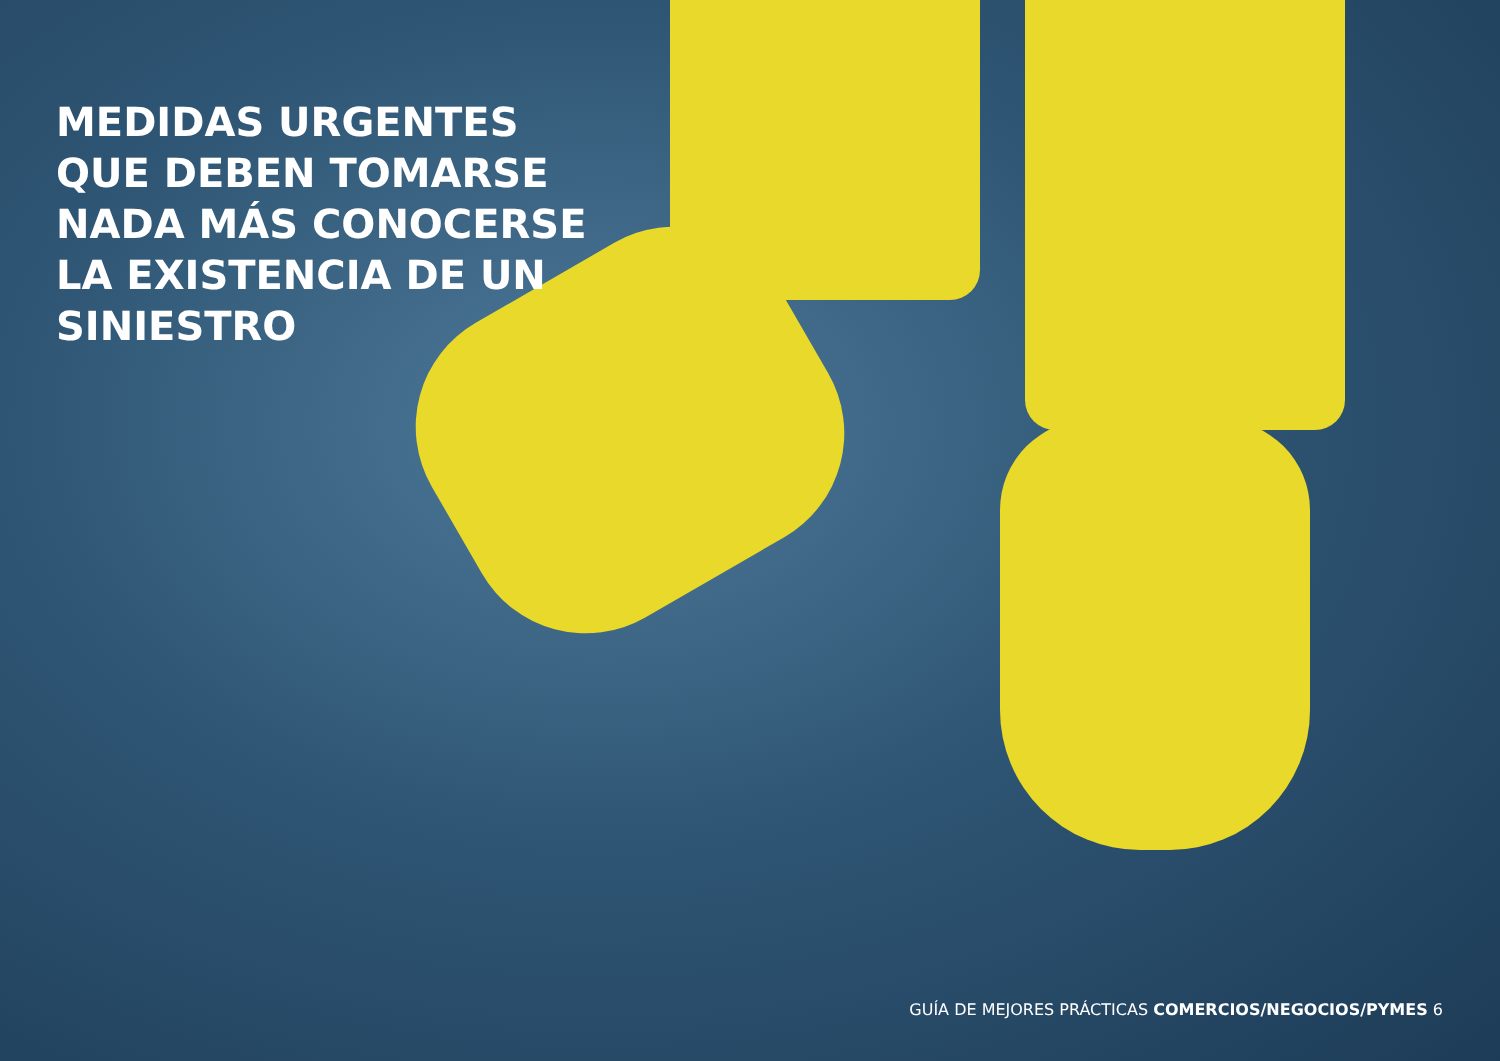MEDIDAS URGENTES QUE DEBEN TOMARSE NADA MÁS CONOCERSE LA EXISTENCIA DE UN SINIESTRO
GUÍA DE MEJORES PRÁCTICAS COMERCIOS/NEGOCIOS/PYMES 6